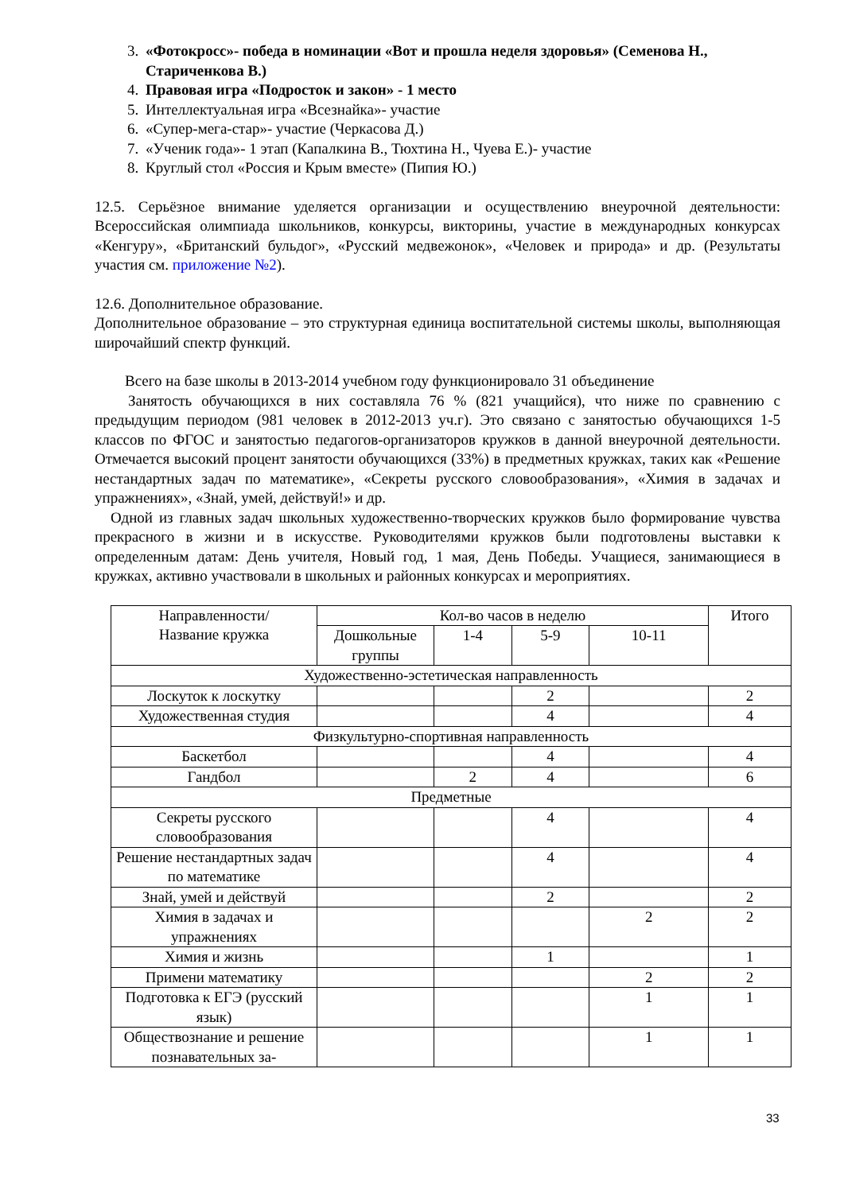3. «Фотокросс»- победа в номинации «Вот и прошла неделя здоровья» (Семенова Н., Стариченкова В.)
4. Правовая игра «Подросток и закон» - 1 место
5. Интеллектуальная игра «Всезнайка»- участие
6. «Супер-мега-стар»- участие (Черкасова Д.)
7. «Ученик года»- 1 этап (Капалкина В., Тюхтина Н., Чуева Е.)- участие
8. Круглый стол «Россия и Крым вместе» (Пипия Ю.)
12.5. Серьёзное внимание уделяется организации и осуществлению внеурочной деятельности: Всероссийская олимпиада школьников, конкурсы, викторины, участие в международных конкурсах «Кенгуру», «Британский бульдог», «Русский медвежонок», «Человек и природа» и др. (Результаты участия см. приложение №2).
12.6. Дополнительное образование.
Дополнительное образование – это структурная единица воспитательной системы школы, выполняющая широчайший спектр функций.
Всего на базе школы в 2013-2014 учебном году функционировало 31 объединение
Занятость обучающихся в них составляла 76 % (821 учащийся), что ниже по сравнению с предыдущим периодом (981 человек в 2012-2013 уч.г). Это связано с занятостью обучающихся 1-5 классов по ФГОС и занятостью педагогов-организаторов кружков в данной внеурочной деятельности. Отмечается высокий процент занятости обучающихся (33%) в предметных кружках, таких как «Решение нестандартных задач по математике», «Секреты русского словообразования», «Химия в задачах и упражнениях», «Знай, умей, действуй!» и др.
Одной из главных задач школьных художественно-творческих кружков было формирование чувства прекрасного в жизни и в искусстве. Руководителями кружков были подготовлены выставки к определенным датам: День учителя, Новый год, 1 мая, День Победы. Учащиеся, занимающиеся в кружках, активно участвовали в школьных и районных конкурсах и мероприятиях.
| Направленности/ Название кружка | Кол-во часов в неделю | | | | Итого |
| --- | --- | --- | --- | --- | --- |
| | Дошкольные группы | 1-4 | 5-9 | 10-11 | |
| Художественно-эстетическая направленность | | | | | |
| Лоскуток к лоскутку | | | 2 | | 2 |
| Художественная студия | | | 4 | | 4 |
| Физкультурно-спортивная направленность | | | | | |
| Баскетбол | | | 4 | | 4 |
| Гандбол | | 2 | 4 | | 6 |
| Предметные | | | | | |
| Секреты русского словообразования | | | 4 | | 4 |
| Решение нестандартных задач по математике | | | 4 | | 4 |
| Знай, умей и действуй | | | 2 | | 2 |
| Химия в задачах и упражнениях | | | | 2 | 2 |
| Химия и жизнь | | | 1 | | 1 |
| Примени математику | | | | 2 | 2 |
| Подготовка к ЕГЭ (русский язык) | | | | 1 | 1 |
| Обществознание и решение познавательных за- | | | | 1 | 1 |
33